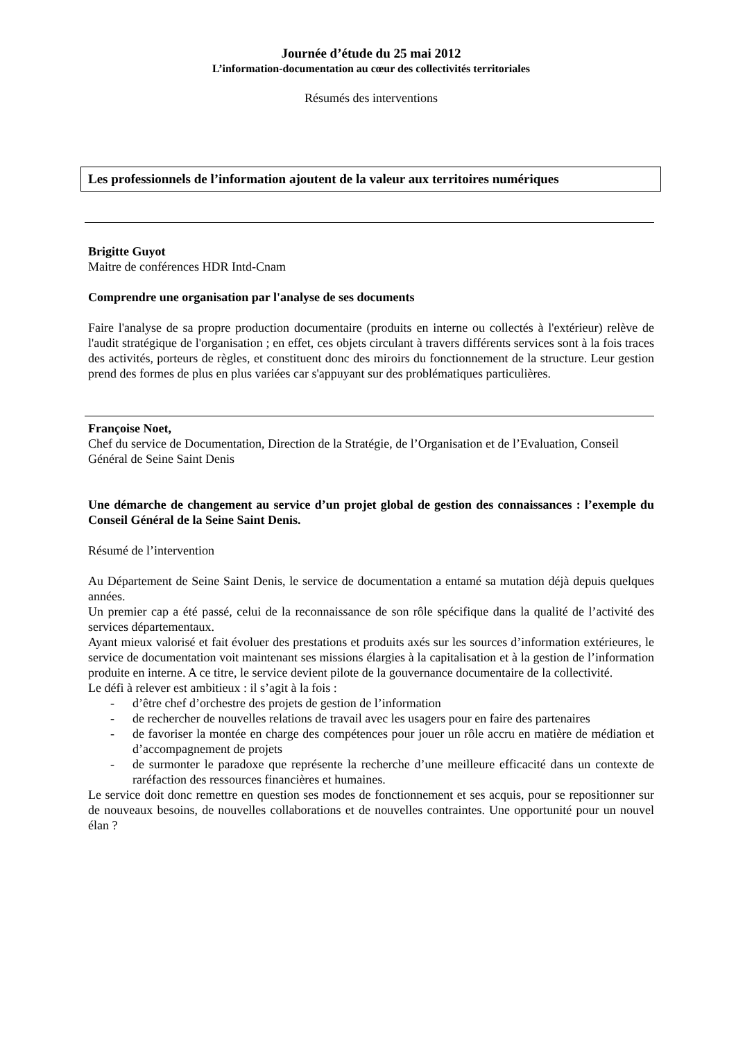Journée d’étude du 25 mai 2012
L’information-documentation au cœur des collectivités territoriales
Résumés des interventions
Les professionnels de l’information ajoutent de la valeur aux territoires numériques
Brigitte Guyot
Maitre de conférences HDR Intd-Cnam
Comprendre une organisation par l'analyse de ses documents
Faire l'analyse de sa propre production documentaire (produits en interne ou collectés à l'extérieur) relève de l'audit stratégique de l'organisation ; en effet, ces objets circulant à travers différents services sont à la fois traces des activités, porteurs de règles, et constituent donc des miroirs du fonctionnement de la structure. Leur gestion prend des formes de plus en plus variées car s'appuyant sur des problématiques particulières.
Françoise Noet,
Chef du service de Documentation, Direction de la Stratégie, de l’Organisation et de l’Evaluation, Conseil Général de Seine Saint Denis
Une démarche de changement au service d’un projet global de gestion des connaissances : l’exemple du Conseil Général de la Seine Saint Denis.
Résumé de l’intervention
Au Département de Seine Saint Denis, le service de documentation a entamé sa mutation déjà depuis quelques années.
Un premier cap a été passé, celui de la reconnaissance de son rôle spécifique dans la qualité de l’activité des services départementaux.
Ayant mieux valorisé et fait évoluer des prestations et produits axés sur les sources d’information extérieures, le service de documentation voit maintenant ses missions élargies à la capitalisation et à la gestion de l’information produite en interne. A ce titre, le service devient pilote de la gouvernance documentaire de la collectivité.
Le défi à relever est ambitieux : il s’agit à la fois :
- d’être chef d’orchestre des projets de gestion de l’information
- de rechercher de nouvelles relations de travail avec les usagers pour en faire des partenaires
- de favoriser la montée en charge des compétences pour jouer un rôle accru en matière de médiation et d’accompagnement de projets
- de surmonter le paradoxe que représente la recherche d’une meilleure efficacité dans un contexte de raréfaction des ressources financières et humaines.
Le service doit donc remettre en question ses modes de fonctionnement et ses acquis, pour se repositionner sur de nouveaux besoins, de nouvelles collaborations et de nouvelles contraintes. Une opportunité pour un nouvel élan ?